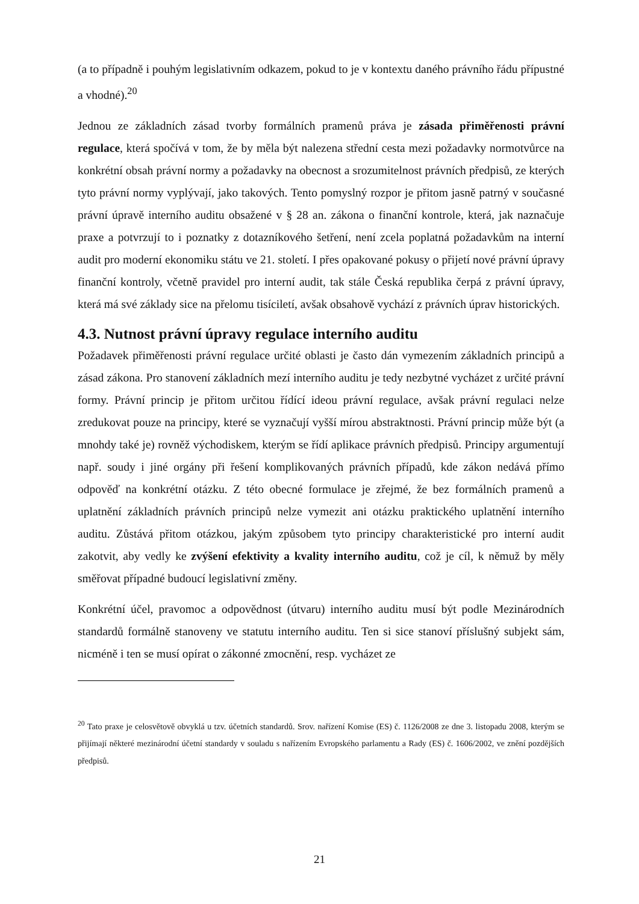(a to případně i pouhým legislativním odkazem, pokud to je v kontextu daného právního řádu přípustné a vhodné).<sup>20</sup>
Jednou ze základních zásad tvorby formálních pramenů práva je zásada přiměřenosti právní regulace, která spočívá v tom, že by měla být nalezena střední cesta mezi požadavky normotvůrce na konkrétní obsah právní normy a požadavky na obecnost a srozumitelnost právních předpisů, ze kterých tyto právní normy vyplývají, jako takových. Tento pomyslný rozpor je přitom jasně patrný v současné právní úpravě interního auditu obsažené v § 28 an. zákona o finanční kontrole, která, jak naznačuje praxe a potvrzují to i poznatky z dotazníkového šetření, není zcela poplatná požadavkům na interní audit pro moderní ekonomiku státu ve 21. století. I přes opakované pokusy o přijetí nové právní úpravy finanční kontroly, včetně pravidel pro interní audit, tak stále Česká republika čerpá z právní úpravy, která má své základy sice na přelomu tisíciletí, avšak obsahově vychází z právních úprav historických.
4.3. Nutnost právní úpravy regulace interního auditu
Požadavek přiměřenosti právní regulace určité oblasti je často dán vymezením základních principů a zásad zákona. Pro stanovení základních mezí interního auditu je tedy nezbytné vycházet z určité právní formy. Právní princip je přitom určitou řídící ideou právní regulace, avšak právní regulaci nelze zredukovat pouze na principy, které se vyznačují vyšší mírou abstraktnosti. Právní princip může být (a mnohdy také je) rovněž východiskem, kterým se řídí aplikace právních předpisů. Principy argumentují např. soudy i jiné orgány při řešení komplikovaných právních případů, kde zákon nedává přímo odpověď na konkrétní otázku. Z této obecné formulace je zřejmé, že bez formálních pramenů a uplatnění základních právních principů nelze vymezit ani otázku praktického uplatnění interního auditu. Zůstává přitom otázkou, jakým způsobem tyto principy charakteristické pro interní audit zakotvit, aby vedly ke zvýšení efektivity a kvality interního auditu, což je cíl, k němuž by měly směřovat případné budoucí legislativní změny.
Konkrétní účel, pravomoc a odpovědnost (útvaru) interního auditu musí být podle Mezinárodních standardů formálně stanoveny ve statutu interního auditu. Ten si sice stanoví příslušný subjekt sám, nicméně i ten se musí opírat o zákonné zmocnění, resp. vycházet ze
<sup>20</sup> Tato praxe je celosvětově obvyklá u tzv. účetních standardů. Srov. nařízení Komise (ES) č. 1126/2008 ze dne 3. listopadu 2008, kterým se přijímají některé mezinárodní účetní standardy v souladu s nařízením Evropského parlamentu a Rady (ES) č. 1606/2002, ve znění pozdějších předpisů.
21